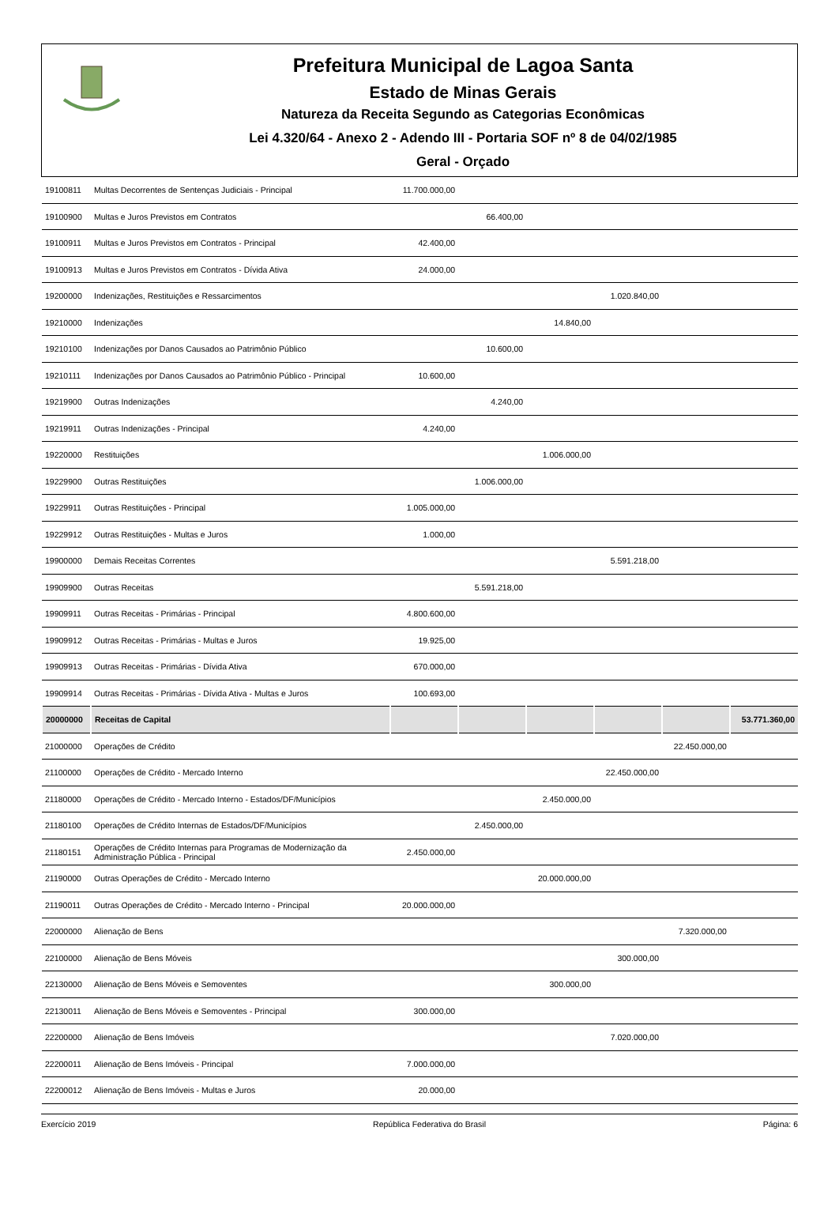Prefeitura Municipal de Lagoa Santa
Estado de Minas Gerais
Natureza da Receita Segundo as Categorias Econômicas
Lei 4.320/64 - Anexo 2 - Adendo III - Portaria SOF nº 8 de 04/02/1985
Geral - Orçado
| 19100811 | Multas Decorrentes de Sentenças Judiciais - Principal | 11.700.000,00 | | | | | |
| 19100900 | Multas e Juros Previstos em Contratos | | 66.400,00 | | | | |
| 19100911 | Multas e Juros Previstos em Contratos - Principal | 42.400,00 | | | | | |
| 19100913 | Multas e Juros Previstos em Contratos - Dívida Ativa | 24.000,00 | | | | | |
| 19200000 | Indenizações, Restituições e Ressarcimentos | | | | 1.020.840,00 | | |
| 19210000 | Indenizações | | | 14.840,00 | | | |
| 19210100 | Indenizações por Danos Causados ao Patrimônio Público | | 10.600,00 | | | | |
| 19210111 | Indenizações por Danos Causados ao Patrimônio Público - Principal | 10.600,00 | | | | | |
| 19219900 | Outras Indenizações | | 4.240,00 | | | | |
| 19219911 | Outras Indenizações - Principal | 4.240,00 | | | | | |
| 19220000 | Restituições | | | 1.006.000,00 | | | |
| 19229900 | Outras Restituições | | 1.006.000,00 | | | | |
| 19229911 | Outras Restituições - Principal | 1.005.000,00 | | | | | |
| 19229912 | Outras Restituições - Multas e Juros | 1.000,00 | | | | | |
| 19900000 | Demais Receitas Correntes | | | | 5.591.218,00 | | |
| 19909900 | Outras Receitas | | 5.591.218,00 | | | | |
| 19909911 | Outras Receitas - Primárias - Principal | 4.800.600,00 | | | | | |
| 19909912 | Outras Receitas - Primárias - Multas e Juros | 19.925,00 | | | | | |
| 19909913 | Outras Receitas - Primárias - Dívida Ativa | 670.000,00 | | | | | |
| 19909914 | Outras Receitas - Primárias - Dívida Ativa - Multas e Juros | 100.693,00 | | | | | |
| 20000000 | Receitas de Capital | | | | | | 53.771.360,00 |
| 21000000 | Operações de Crédito | | | | | 22.450.000,00 | |
| 21100000 | Operações de Crédito - Mercado Interno | | | | 22.450.000,00 | | |
| 21180000 | Operações de Crédito - Mercado Interno - Estados/DF/Municípios | | | 2.450.000,00 | | | |
| 21180100 | Operações de Crédito Internas de Estados/DF/Municípios | | 2.450.000,00 | | | | |
| 21180151 | Operações de Crédito Internas para Programas de Modernização da Administração Pública - Principal | 2.450.000,00 | | | | | |
| 21190000 | Outras Operações de Crédito - Mercado Interno | | | 20.000.000,00 | | | |
| 21190011 | Outras Operações de Crédito - Mercado Interno - Principal | 20.000.000,00 | | | | | |
| 22000000 | Alienação de Bens | | | | | 7.320.000,00 | |
| 22100000 | Alienação de Bens Móveis | | | | 300.000,00 | | |
| 22130000 | Alienação de Bens Móveis e Semoventes | | | 300.000,00 | | | |
| 22130011 | Alienação de Bens Móveis e Semoventes - Principal | 300.000,00 | | | | | |
| 22200000 | Alienação de Bens Imóveis | | | | 7.020.000,00 | | |
| 22200011 | Alienação de Bens Imóveis - Principal | 7.000.000,00 | | | | | |
| 22200012 | Alienação de Bens Imóveis - Multas e Juros | 20.000,00 | | | | | |
Exercício 2019 República Federativa do Brasil Página: 6